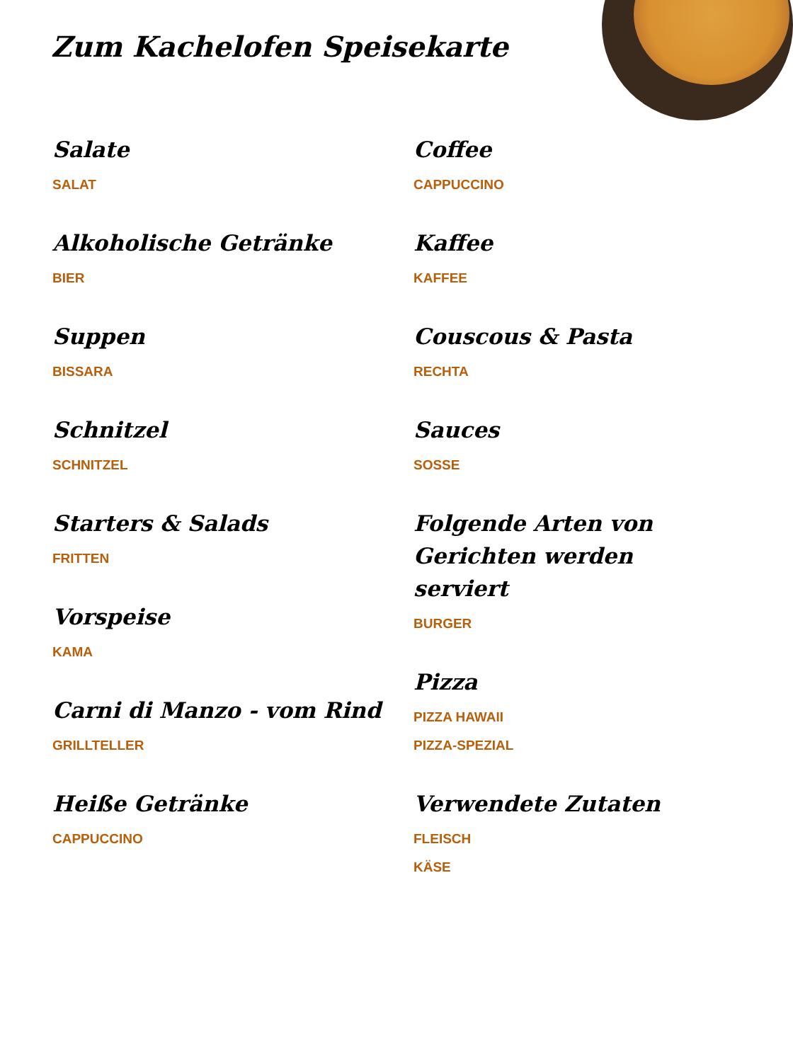Zum Kachelofen Speisekarte
Salate
SALAT
Alkoholische Getränke
BIER
Suppen
BISSARA
Schnitzel
SCHNITZEL
Starters & Salads
FRITTEN
Vorspeise
KAMA
Carni di Manzo - vom Rind
GRILLTELLER
Heiße Getränke
CAPPUCCINO
Coffee
CAPPUCCINO
Kaffee
KAFFEE
Couscous & Pasta
RECHTA
Sauces
SOSSE
Folgende Arten von Gerichten werden serviert
BURGER
Pizza
PIZZA HAWAII
PIZZA-SPEZIAL
Verwendete Zutaten
FLEISCH
KÄSE